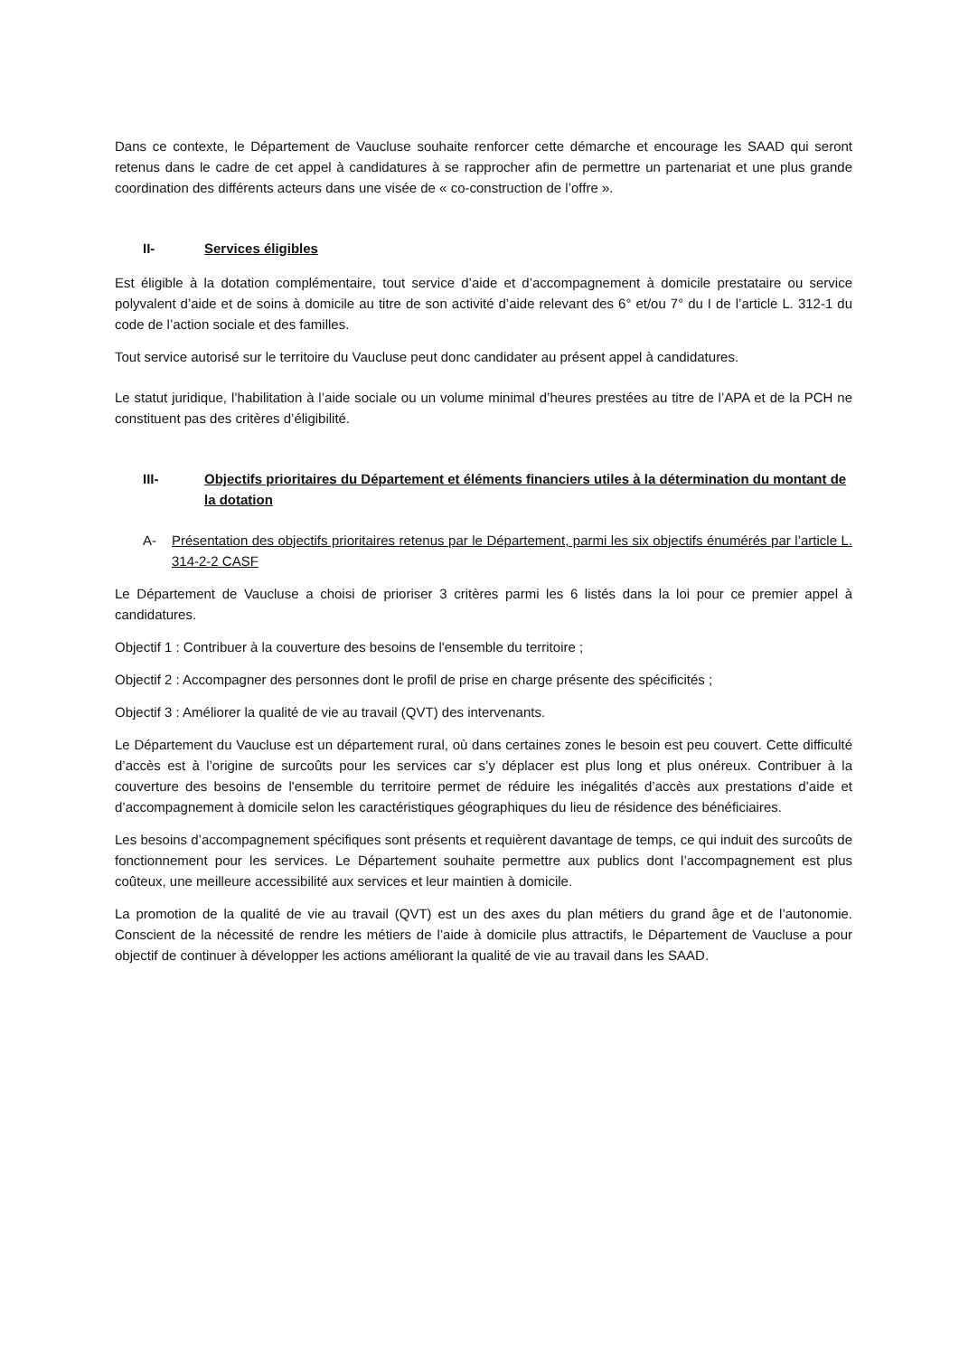Dans ce contexte, le Département de Vaucluse souhaite renforcer cette démarche et encourage les SAAD qui seront retenus dans le cadre de cet appel à candidatures à se rapprocher afin de permettre un partenariat et une plus grande coordination des différents acteurs dans une visée de « co-construction de l’offre ».
II- Services éligibles
Est éligible à la dotation complémentaire, tout service d’aide et d’accompagnement à domicile prestataire ou service polyvalent d’aide et de soins à domicile au titre de son activité d’aide relevant des 6° et/ou 7° du I de l’article L. 312-1 du code de l’action sociale et des familles.
Tout service autorisé sur le territoire du Vaucluse peut donc candidater au présent appel à candidatures.
Le statut juridique, l’habilitation à l’aide sociale ou un volume minimal d’heures prestées au titre de l’APA et de la PCH ne constituent pas des critères d’éligibilité.
III- Objectifs prioritaires du Département et éléments financiers utiles à la détermination du montant de la dotation
A- Présentation des objectifs prioritaires retenus par le Département, parmi les six objectifs énumérés par l’article L. 314-2-2 CASF
Le Département de Vaucluse a choisi de prioriser 3 critères parmi les 6 listés dans la loi pour ce premier appel à candidatures.
Objectif 1 : Contribuer à la couverture des besoins de l'ensemble du territoire ;
Objectif 2 : Accompagner des personnes dont le profil de prise en charge présente des spécificités ;
Objectif 3 : Améliorer la qualité de vie au travail (QVT) des intervenants.
Le Département du Vaucluse est un département rural, où dans certaines zones le besoin est peu couvert. Cette difficulté d’accès est à l’origine de surcoûts pour les services car s’y déplacer est plus long et plus onéreux. Contribuer à la couverture des besoins de l'ensemble du territoire permet de réduire les inégalités d’accès aux prestations d’aide et d’accompagnement à domicile selon les caractéristiques géographiques du lieu de résidence des bénéficiaires.
Les besoins d’accompagnement spécifiques sont présents et requièrent davantage de temps, ce qui induit des surcoûts de fonctionnement pour les services. Le Département souhaite permettre aux publics dont l’accompagnement est plus coûteux, une meilleure accessibilité aux services et leur maintien à domicile.
La promotion de la qualité de vie au travail (QVT) est un des axes du plan métiers du grand âge et de l’autonomie. Conscient de la nécessité de rendre les métiers de l’aide à domicile plus attractifs, le Département de Vaucluse a pour objectif de continuer à développer les actions améliorant la qualité de vie au travail dans les SAAD.